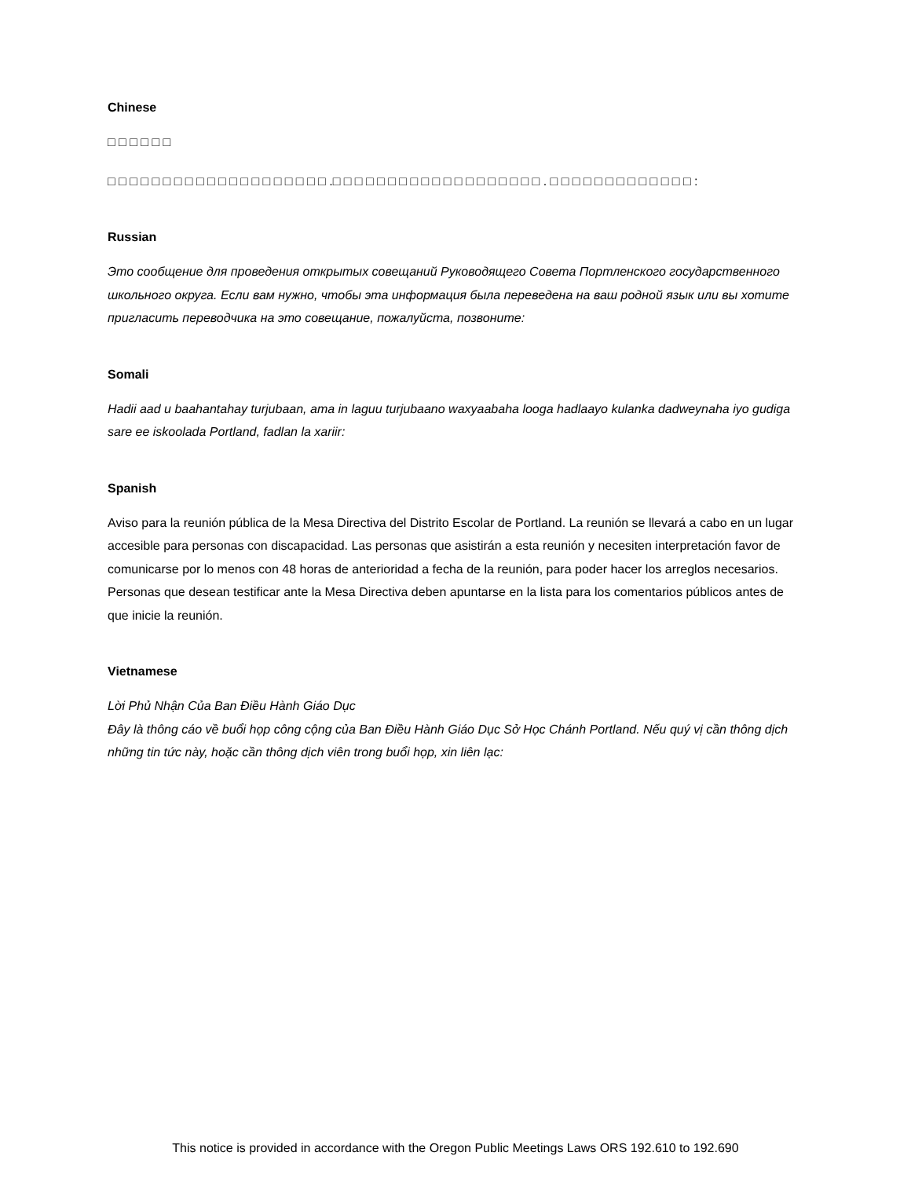Chinese
□ □ □ □ □ □
□ □ □ □ □ □ □ □ □ □ □ □ □ □ □ □ □ □ □ □ .□ □ □ □ □ □ □ □ □ □ □ □ □ □ □ □ □ □ □ . □ □ □ □ □ □ □ □ □ □ □ □ □ :
Russian
Это сообщение для проведения открытых совещаний Руководящего Совета Портленского государственного школьного округа. Если вам нужно, чтобы эта информация была переведена на ваш родной язык или вы хотите пригласить переводчика на это совещание, пожалуйста, позвоните:
Somali
Hadii aad u baahantahay turjubaan, ama in laguu turjubaano waxyaabaha looga hadlaayo kulanka dadweynaha iyo gudiga sare ee iskoolada Portland, fadlan la xariir:
Spanish
Aviso para la reunión pública de la Mesa Directiva del Distrito Escolar de Portland. La reunión se llevará a cabo en un lugar accesible para personas con discapacidad. Las personas que asistirán a esta reunión y necesiten interpretación favor de comunicarse por lo menos con 48 horas de anterioridad a fecha de la reunión, para poder hacer los arreglos necesarios. Personas que desean testificar ante la Mesa Directiva deben apuntarse en la lista para los comentarios públicos antes de que inicie la reunión.
Vietnamese
Lời Phủ Nhận Của Ban Điều Hành Giáo Dục
Đây là thông cáo về buổi họp công cộng của Ban Điều Hành Giáo Dục Sở Học Chánh Portland. Nếu quý vị cần thông dịch những tin tức này, hoặc cần thông dịch viên trong buổi họp, xin liên lạc:
This notice is provided in accordance with the Oregon Public Meetings Laws ORS 192.610 to 192.690